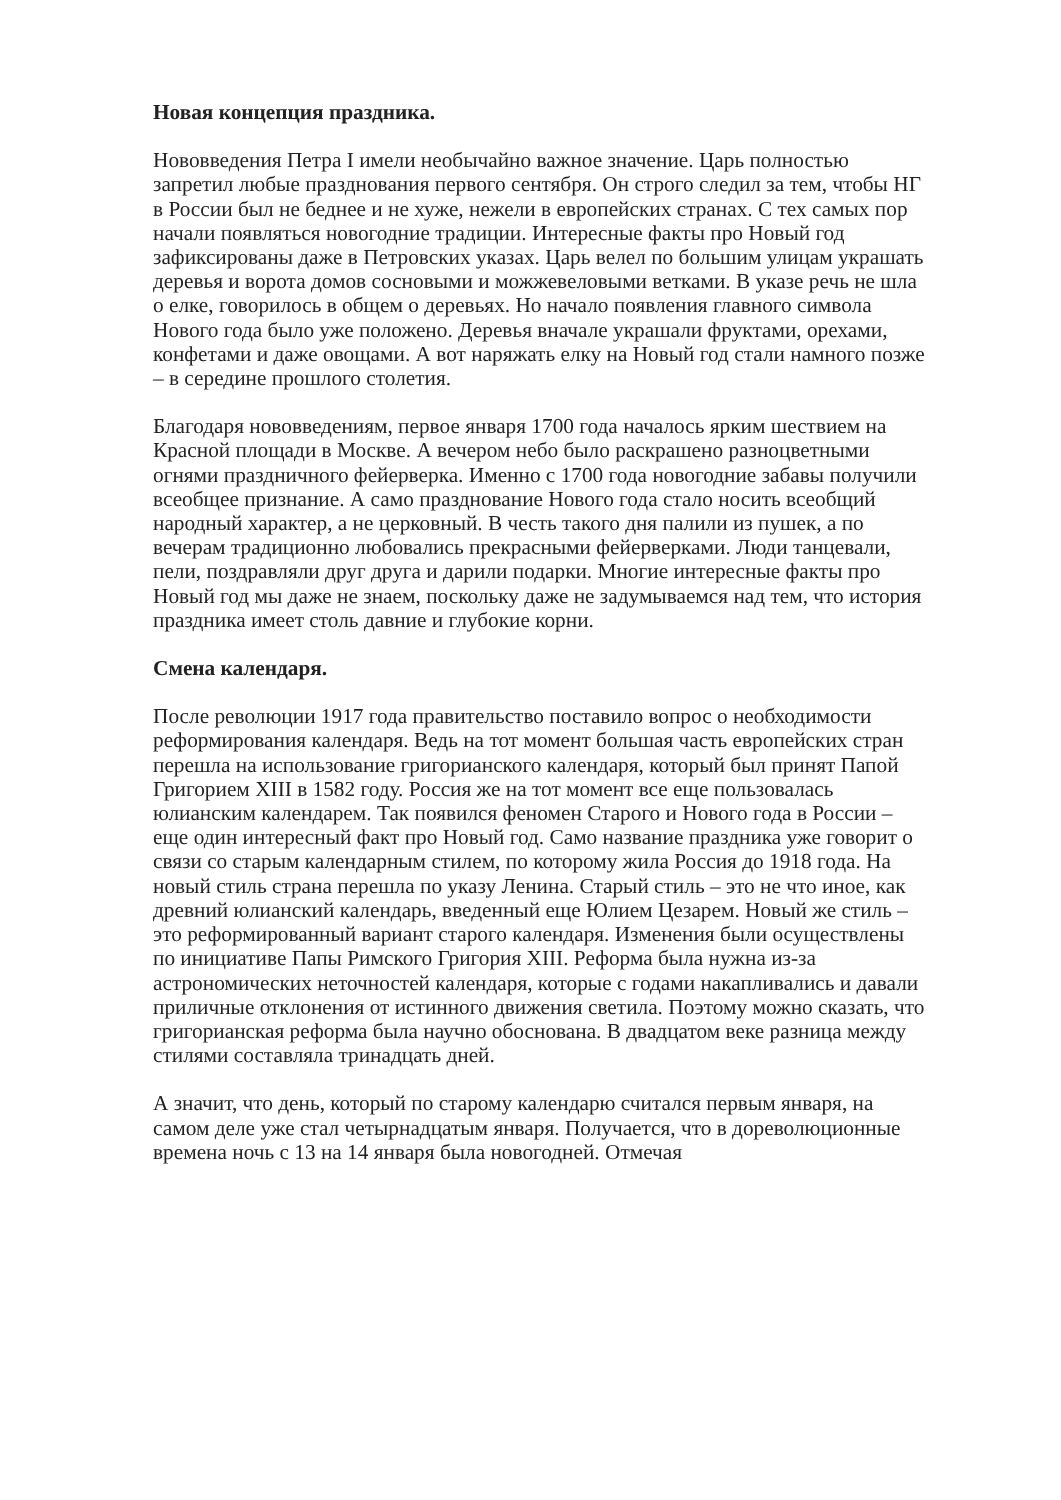Новая концепция праздника.
Нововведения Петра I имели необычайно важное значение. Царь полностью запретил любые празднования первого сентября. Он строго следил за тем, чтобы НГ в России был не беднее и не хуже, нежели в европейских странах. С тех самых пор начали появляться новогодние традиции. Интересные факты про Новый год зафиксированы даже в Петровских указах. Царь велел по большим улицам украшать деревья и ворота домов сосновыми и можжевеловыми ветками. В указе речь не шла о елке, говорилось в общем о деревьях. Но начало появления главного символа Нового года было уже положено. Деревья вначале украшали фруктами, орехами, конфетами и даже овощами. А вот наряжать елку на Новый год стали намного позже – в середине прошлого столетия.
Благодаря нововведениям, первое января 1700 года началось ярким шествием на Красной площади в Москве. А вечером небо было раскрашено разноцветными огнями праздничного фейерверка. Именно с 1700 года новогодние забавы получили всеобщее признание. А само празднование Нового года стало носить всеобщий народный характер, а не церковный. В честь такого дня палили из пушек, а по вечерам традиционно любовались прекрасными фейерверками. Люди танцевали, пели, поздравляли друг друга и дарили подарки. Многие интересные факты про Новый год мы даже не знаем, поскольку даже не задумываемся над тем, что история праздника имеет столь давние и глубокие корни.
Смена календаря.
После революции 1917 года правительство поставило вопрос о необходимости реформирования календаря. Ведь на тот момент большая часть европейских стран перешла на использование григорианского календаря, который был принят Папой Григорием XIII в 1582 году. Россия же на тот момент все еще пользовалась юлианским календарем. Так появился феномен Старого и Нового года в России – еще один интересный факт про Новый год. Само название праздника уже говорит о связи со старым календарным стилем, по которому жила Россия до 1918 года. На новый стиль страна перешла по указу Ленина. Старый стиль – это не что иное, как древний юлианский календарь, введенный еще Юлием Цезарем. Новый же стиль – это реформированный вариант старого календаря. Изменения были осуществлены по инициативе Папы Римского Григория XIII. Реформа была нужна из-за астрономических неточностей календаря, которые с годами накапливались и давали приличные отклонения от истинного движения светила. Поэтому можно сказать, что григорианская реформа была научно обоснована. В двадцатом веке разница между стилями составляла тринадцать дней.
А значит, что день, который по старому календарю считался первым января, на самом деле уже стал четырнадцатым января. Получается, что в дореволюционные времена ночь с 13 на 14 января была новогодней. Отмечая